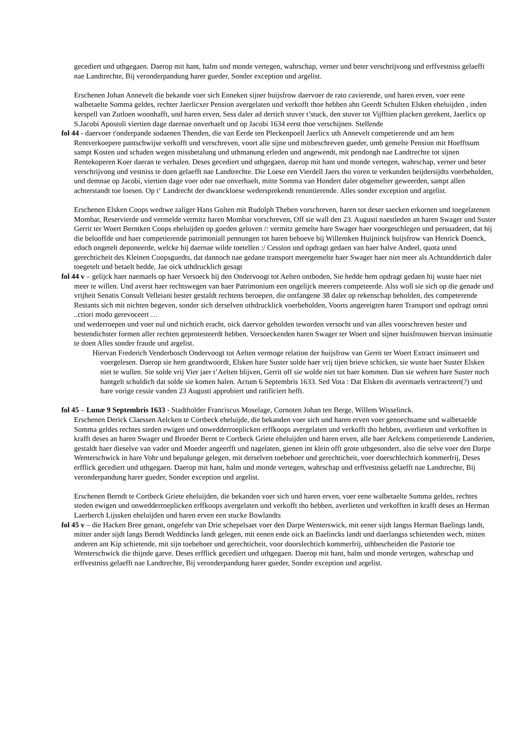gecediert und uthgegaen. Daerop mit hant, halm und monde vertegen, wahrschap, verner und beter verschrijvong und erffvestniss gelaefft nae Landtrechte, Bij veronderpandung harer gueder, Sonder exception und argelist.
Erschenen Johan Annevelt die bekande voer sich Enneken sijner huijsfrow daervoer de rato cavierende, und haren erven, voer eene walbetaelte Somma geldes, rechter Jaerlicxer Pension avergelaten und verkofft thoe hebben ahn Geerdt Schulten Elsken eheluijden , inden kerspell van Zutloen woonhafft, und haren erven, Sess daler ad dertich stuver t’stuck, den stuver tot Vijfftien placken gerekent, Jaerlicx op S.Jacobi Apostoli viertien dage daernae onverhaelt und op Jacobi 1634 eerst thoe verschijnen. Stellende
fol 44 - daervoer t'onderpande sodaenen Thenden, die van Eerde ten Pleckenpoell Jaerlicx uth Annevelt competierende und am hem Rentverkoepere pantschwijse verkofft und verschreven, voort alle sijne und mitbeschreven gueder, umb gemelte Pension mit Hoefftsum sampt Kosten und schaden wegen missbetalung und uthmanung erleden und angewendt, mit pendongh nae Landtrechte tot sijnen Rentekoperen Koer daeran te verhalen. Deses gecediert und uthgegaen, daerop mit hant und monde vertegen, wahrschap, verner und beter verschrijvong und vestniss te doen gelaefft nae Landtrechte. Die Loese een Vierdell Jaers tho voren te verkunden beijdersijdts voerbeholden, und demnae op Jacobi, viertien dage voer oder nae onverhaelt, mitte Somma van Hondert daler obgemelter geweerden, sampt allen achterstandt toe loesen. Op t‘ Landrecht der dwanckloese wedersprekendt renuntierende. Alles sonder exception und argelist.
Erschenen Elsken Coops wedtwe zaliger Hans Golten mit Rudolph Theben vorschreven, haren tot deser saecken erkornen und toegelatenen Mombar, Reservierde und vermelde vermitz haren Mombar vorschreven, Off sie wall den 23. Augusti naestleden an haren Swager und Suster Gerrit ter Woert Berntken Coops eheluijden op goeden geloven /: vermitz gemelte hare Swager haer voorgeschlegen und persuadeert, dat hij die belooffde und haer competierende patrimoniall pennungen tot haren behoeve bij Willemken Huijninck huijsfrow van Henrick Doenck, edoch ongetelt deponeerde, welcke hij daernae wilde toetellen :/ Cession und opdragt gedaen van haer halve Andeel, quota unnd gerechticheit des Kleinen Coopsguedts, dat dannoch nae gedane transport meergemelte haer Swager haer niet meer als Achtunddertich daler toegetelt und betaelt hedde, Jae oick uthdrucklich gesagt
fol 44 v – gelijck haer naemaels op haer Versoeck bij den Ondervoogt tot Aelten ontboden, Sie hedde hem opdragt gedaen hij wuste haer niet meer te willen. Und averst haer rechtswegen van haer Patrimonium een ongelijck meerers competeerde. Alss woll sie sich op die genade und vrijheit Senatis Consult Velleiani bester gestaldt rechtens beroepen, die ontfangene 38 daler op rekenschap beholden, des competerende Restants sich mit nichten begeven, sonder sich derselven uthdrucklick voerbeholden, Voorts angereigten haren Transport und opdragt omni ..ctiori modo gerevoceert …
und wederroepen und voer nul und nichtich eracht, oick daervor geholden teworden versocht und van alles voorschreven bester und bestendichster formen aller rechten geprotesteerdt hebben. Versoeckenden haren Swager ter Woert und sijner huisfrouwen hiervan insinuatie te doen Alles sonder fraude und argelist.
Hiervan Frederich Venderbosch Ondervoogt tot Aelten vermoge relation der huijsfrow van Gerrit ter Woert Extract insinueert und voergelesen. Daerop sie hem geandtwoordt, Elsken hare Suster solde haer vrij tijen brieve schicken, sie wuste haer Suster Elsken niet te wullen. Sie solde vrij Vier jaer t’Aelten blijven, Gerrit off sie wolde niet tot haer kommen. Dan sie wehren hare Suster noch hantgelt schuldich dat solde sie komen halen. Actum 6 Septembris 1633. Sed Vota : Dat Elsken dit avermaels vertracteert(?) und hare vorige cessie vanden 23 Augusti approbiert und ratificiert hefft.
fol 45 – Lunæ 9 Septembris 1633 - Stadtholder Franciscus Moselage, Cornoten Johan ten Berge, Willem Wisselinck.
Erschenen Derick Claessen Aelcken te Cortbeck eheluijde, die bekanden voer sich und haren erven voer genoechsame und walbetaelde Somma geldes rechtes steden ewigen und onwedderroeplicken erffkoops avergelaten und verkofft tho hebben, averlieten und verkofften in krafft deses an haren Swager und Broeder Bernt te Cortbeck Griete eheluijden und haren erven, alle haer Aelckens competierende Landerien, gestaldt haer dieselve van vader und Moeder angeerfft und nagelaten, gienen int klein offt grote uthgesondert, also die selve voer den Darpe Wenterschwick in hare Vohr und bepalunge gelegen, mit derselven toebehoer und gerechticheit, voer doerschlechtich kommerfrij, Deses erfflick gecediert und uthgegaen. Daerop mit hant, halm und monde vertegen, wahrschap und erffvestniss gelaefft nae Landtrechte, Bij veronderpandung harer gueder, Sonder exception und argelist.
Erschenen Berndt te Cortbeck Griete eheluijden, die bekanden voer sich und haren erven, voer eene walbetaelte Summa geldes, rechtes steden ewigen und onwedderroeplicken erffkoops avergelaten und verkofft tho hebben, averlieten und verkofften in krafft deses an Herman Laerberch Lijssken eheluijden und haren erven een stucke Bowlandts
fol 45 v – die Hacken Bree genant, ongefehr van Drie schepelsaet voer den Darpe Wenterswick, mit eener sijdt langss Herman Baelings landt, mitter ander sijdt langs Berndt Weddincks landt gelegen, mit eenen ende oick an Baelincks landt und daerlangss schietenden wech, mitten anderen ant Kip schietende, mit sijn toebehoer und gerechticheit, voor doorslechtich kommerfrij, uthbescheiden die Pastorie toe Wenterschwick die thijnde garve. Deses erfflick gecediert und uthgegaen. Daerop mit hant, halm und monde vertegen, wahrschap und erffvestniss gelaefft nae Landtrechte, Bij veronderpandung harer gueder, Sonder exception und argelist.